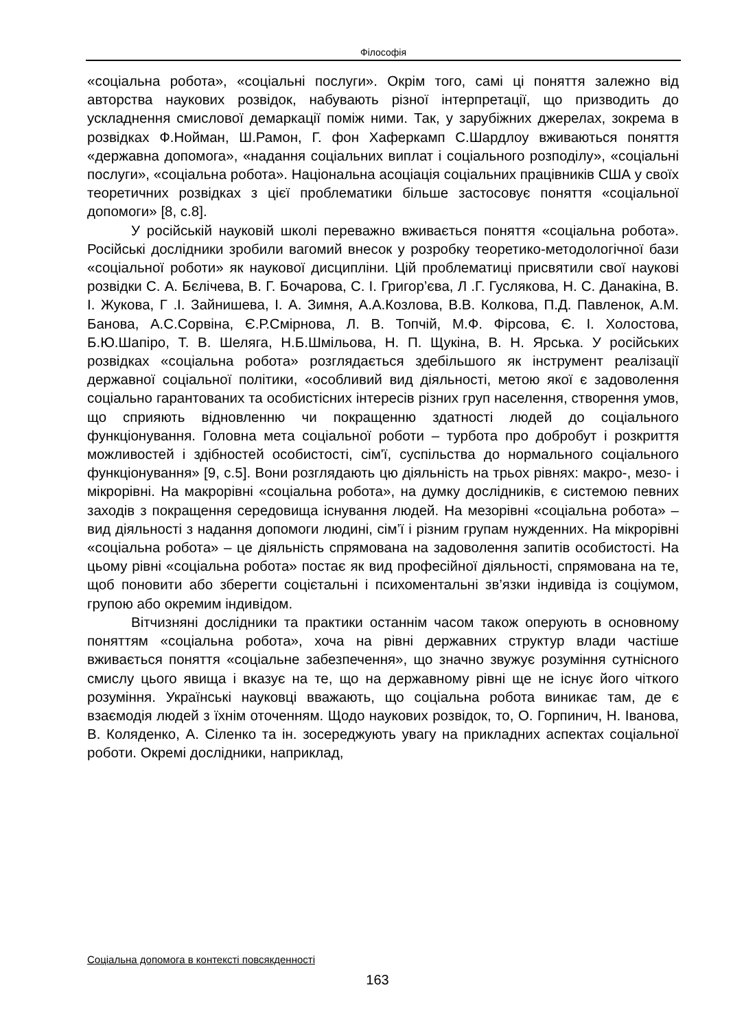Філософія
«соціальна робота», «соціальні послуги». Окрім того, самі ці поняття залежно від авторства наукових розвідок, набувають різної інтерпретації, що призводить до ускладнення смислової демаркації поміж ними. Так, у зарубіжних джерелах, зокрема в розвідках Ф.Нойман, Ш.Рамон, Г. фон Хаферкамп С.Шардлоу вживаються поняття «державна допомога», «надання соціальних виплат і соціального розподілу», «соціальні послуги», «соціальна робота». Національна асоціація соціальних працівників США у своїх теоретичних розвідках з цієї проблематики більше застосовує поняття «соціальної допомоги» [8, с.8].
У російській науковій школі переважно вживається поняття «соціальна робота». Російські дослідники зробили вагомий внесок у розробку теоретико-методологічної бази «соціальної роботи» як наукової дисципліни. Цій проблематиці присвятили свої наукові розвідки С. А. Бєлічева, В. Г. Бочарова, С. І. Григор’єва, Л .Г. Гуслякова, Н. С. Данакіна, В. І. Жукова, Г .І. Зайнишева, І. А. Зимня, А.А.Козлова, В.В. Колкова, П.Д. Павленок, А.М. Банова, А.С.Сорвіна, Є.Р.Смірнова, Л. В. Топчій, М.Ф. Фірсова, Є. І. Холостова, Б.Ю.Шапіро, Т. В. Шеляга, Н.Б.Шмільова, Н. П. Щукіна, В. Н. Ярська. У російських розвідках «соціальна робота» розглядається здебільшого як інструмент реалізації державної соціальної політики, «особливий вид діяльності, метою якої є задоволення соціально гарантованих та особистісних інтересів різних груп населення, створення умов, що сприяють відновленню чи покращенню здатності людей до соціального функціонування. Головна мета соціальної роботи – турбота про добробут і розкриття можливостей і здібностей особистості, сім'ї, суспільства до нормального соціального функціонування» [9, с.5]. Вони розглядають цю діяльність на трьох рівнях: макро-, мезо- і мікрорівні. На макрорівні «соціальна робота», на думку дослідників, є системою певних заходів з покращення середовища існування людей. На мезорівні «соціальна робота» – вид діяльності з надання допомоги людині, сім’ї і різним групам нужденних. На мікрорівні «соціальна робота» – це діяльність спрямована на задоволення запитів особистості. На цьому рівні «соціальна робота» постає як вид професійної діяльності, спрямована на те, щоб поновити або зберегти соцієтальні і психоментальні зв’язки індивіда із соціумом, групою або окремим індивідом.
Вітчизняні дослідники та практики останнім часом також оперують в основному поняттям «соціальна робота», хоча на рівні державних структур влади частіше вживається поняття «соціальне забезпечення», що значно звужує розуміння сутнісного смислу цього явища і вказує на те, що на державному рівні ще не існує його чіткого розуміння. Українські науковці вважають, що соціальна робота виникає там, де є взаємодія людей з їхнім оточенням. Щодо наукових розвідок, то, О. Горпинич, Н. Іванова, В. Коляденко, А. Сіленко та ін. зосереджують увагу на прикладних аспектах соціальної роботи. Окремі дослідники, наприклад,
Соціальна допомога в контексті повсякденності
163